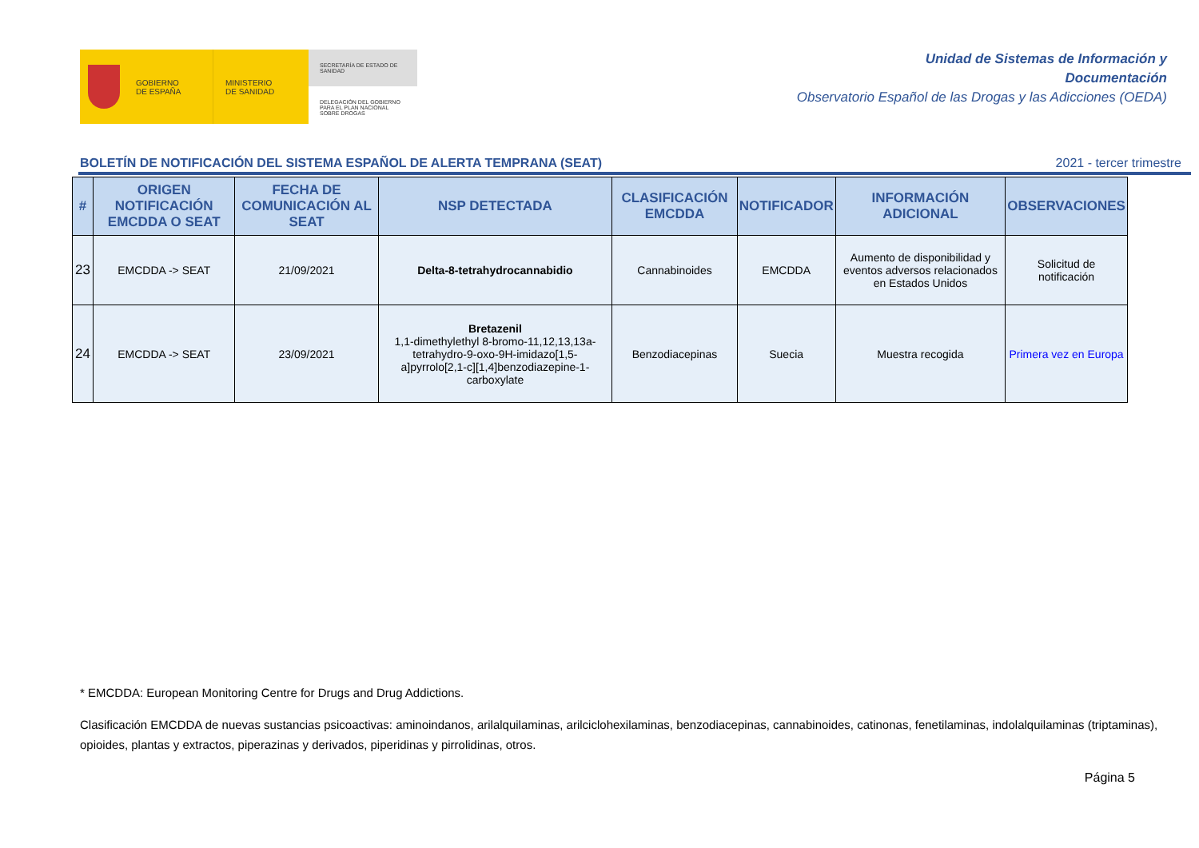GOBIERNO
DE ESPAÑA
MINISTERIO
DE SANIDAD
SECRETARÍA DE ESTADO DE SANIDAD
DELEGACIÓN DEL GOBIERNO PARA EL PLAN NACIONAL SOBRE DROGAS
Unidad de Sistemas de Información y
Documentación
Observatorio Español de las Drogas y las Adicciones (OEDA)
BOLETÍN DE NOTIFICACIÓN DEL SISTEMA ESPAÑOL DE ALERTA TEMPRANA (SEAT) 2021 - tercer trimestre
| # | ORIGEN NOTIFICACIÓN EMCDDA O SEAT | FECHA DE COMUNICACIÓN AL SEAT | NSP DETECTADA | CLASIFICACIÓN EMCDDA | NOTIFICADOR | INFORMACIÓN ADICIONAL | OBSERVACIONES |
| --- | --- | --- | --- | --- | --- | --- | --- |
| 23 | EMCDDA -> SEAT | 21/09/2021 | Delta-8-tetrahydrocannabidio | Cannabinoides | EMCDDA | Aumento de disponibilidad y eventos adversos relacionados en Estados Unidos | Solicitud de notificación |
| 24 | EMCDDA -> SEAT | 23/09/2021 | Bretazenil 1,1-dimethylethyl 8-bromo-11,12,13,13a-tetrahydro-9-oxo-9H-imidazo[1,5-a]pyrrolo[2,1-c][1,4]benzodiazepine-1-carboxylate | Benzodiacepinas | Suecia | Muestra recogida | Primera vez en Europa |
* EMCDDA: European Monitoring Centre for Drugs and Drug Addictions.
Clasificación EMCDDA de nuevas sustancias psicoactivas: aminoindanos, arilalquilaminas, arilciclohexilaminas, benzodiacepinas, cannabinoides, catinonas, fenetilaminas, indolalquilaminas (triptaminas), opioides, plantas y extractos, piperazinas y derivados, piperidinas y pirrolidinas, otros.
Página 5